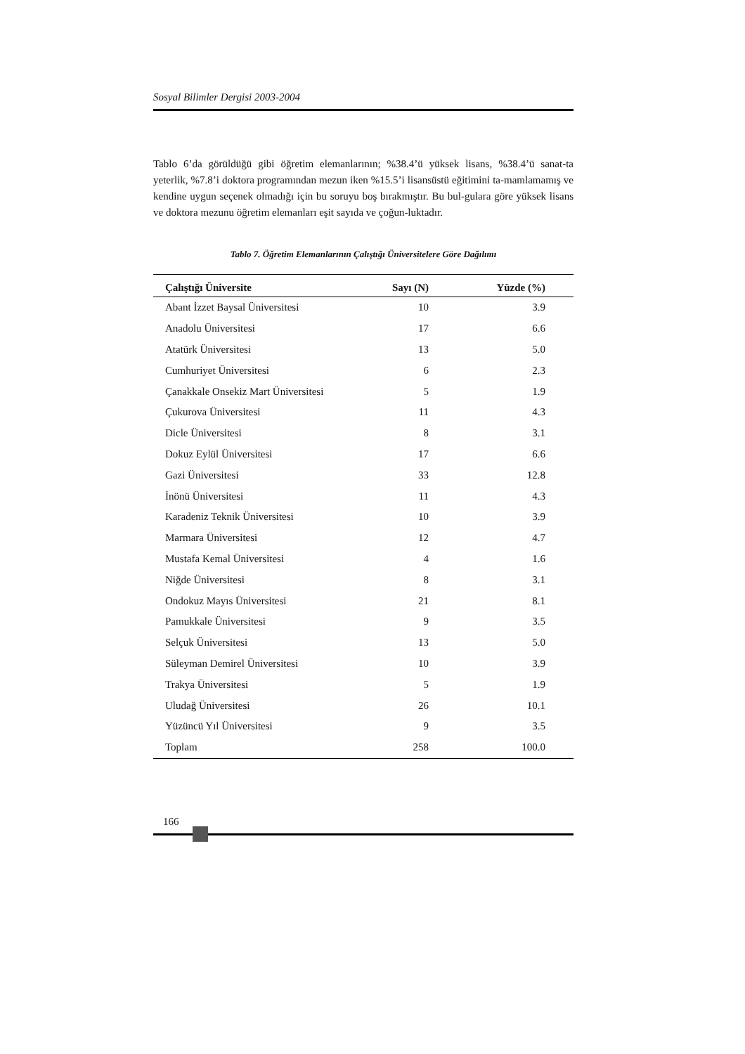Sosyal Bilimler Dergisi 2003-2004
Tablo 6’da görüldüğü gibi öğretim elemanlarının; %38.4’ü yüksek lisans, %38.4’ü sanat-ta yeterlik, %7.8’i doktora programından mezun iken %15.5’i lisansüstü eğitimini ta-mamlamamış ve kendine uygun seçenek olmadığı için bu soruyu boş bırakmıştır. Bu bul-gulara göre yüksek lisans ve doktora mezunu öğretim elemanları eşit sayıda ve çoğun-luktadır.
Tablo 7. Öğretim Elemanlarının Çalıştığı Üniversitelere Göre Dağılımı
| Çalıştığı Üniversite | Sayı (N) | Yüzde (%) |
| --- | --- | --- |
| Abant İzzet Baysal Üniversitesi | 10 | 3.9 |
| Anadolu Üniversitesi | 17 | 6.6 |
| Atatürk Üniversitesi | 13 | 5.0 |
| Cumhuriyet Üniversitesi | 6 | 2.3 |
| Çanakkale Onsekiz Mart Üniversitesi | 5 | 1.9 |
| Çukurova Üniversitesi | 11 | 4.3 |
| Dicle Üniversitesi | 8 | 3.1 |
| Dokuz Eylül Üniversitesi | 17 | 6.6 |
| Gazi Üniversitesi | 33 | 12.8 |
| İnönü Üniversitesi | 11 | 4.3 |
| Karadeniz Teknik Üniversitesi | 10 | 3.9 |
| Marmara Üniversitesi | 12 | 4.7 |
| Mustafa Kemal Üniversitesi | 4 | 1.6 |
| Niğde Üniversitesi | 8 | 3.1 |
| Ondokuz Mayıs Üniversitesi | 21 | 8.1 |
| Pamukkale Üniversitesi | 9 | 3.5 |
| Selçuk Üniversitesi | 13 | 5.0 |
| Süleyman Demirel Üniversitesi | 10 | 3.9 |
| Trakya Üniversitesi | 5 | 1.9 |
| Uludağ Üniversitesi | 26 | 10.1 |
| Yüzüncü Yıl Üniversitesi | 9 | 3.5 |
| Toplam | 258 | 100.0 |
166